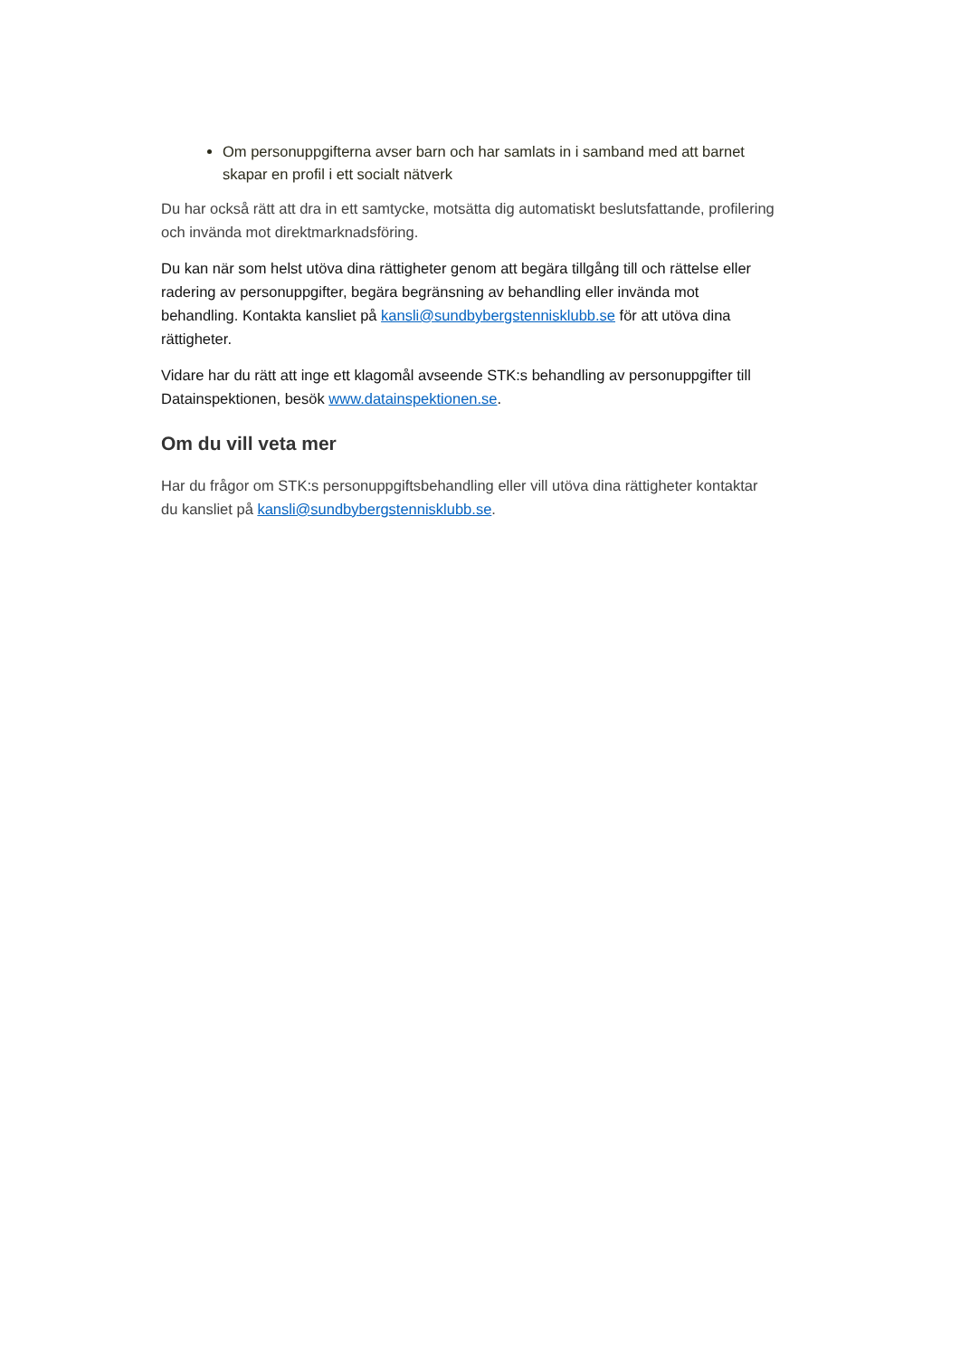Om personuppgifterna avser barn och har samlats in i samband med att barnet skapar en profil i ett socialt nätverk
Du har också rätt att dra in ett samtycke, motsätta dig automatiskt beslutsfattande, profilering och invända mot direktmarknadsföring.
Du kan när som helst utöva dina rättigheter genom att begära tillgång till och rättelse eller radering av personuppgifter, begära begränsning av behandling eller invända mot behandling. Kontakta kansliet på kansli@sundbybergstennisklubb.se för att utöva dina rättigheter.
Vidare har du rätt att inge ett klagomål avseende STK:s behandling av personuppgifter till Datainspektionen, besök www.datainspektionen.se.
Om du vill veta mer
Har du frågor om STK:s personuppgiftsbehandling eller vill utöva dina rättigheter kontaktar du kansliet på kansli@sundbybergstennisklubb.se.